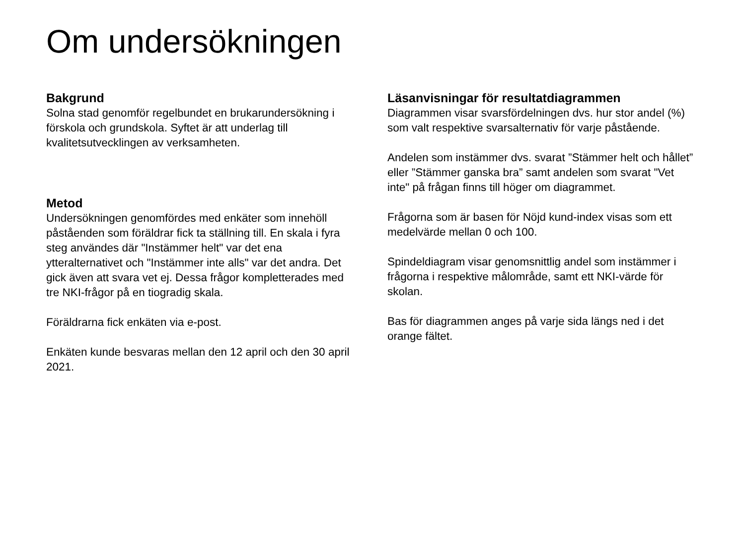Om undersökningen
Bakgrund
Solna stad genomför regelbundet en brukarundersökning i förskola och grundskola. Syftet är att underlag till kvalitetsutvecklingen av verksamheten.
Metod
Undersökningen genomfördes med enkäter som innehöll påståenden som föräldrar fick ta ställning till. En skala i fyra steg användes där "Instämmer helt" var det ena ytteralternativet och "Instämmer inte alls" var det andra. Det gick även att svara vet ej. Dessa frågor kompletterades med tre NKI-frågor på en tiogradig skala.
Föräldrarna fick enkäten via e-post.
Enkäten kunde besvaras mellan den 12 april och den 30 april 2021.
Läsanvisningar för resultatdiagrammen
Diagrammen visar svarsfördelningen dvs. hur stor andel (%) som valt respektive svarsalternativ för varje påstående.
Andelen som instämmer dvs. svarat ”Stämmer helt och hållet” eller ”Stämmer ganska bra” samt andelen som svarat "Vet inte" på frågan finns till höger om diagrammet.
Frågorna som är basen för Nöjd kund-index visas som ett medelvärde mellan 0 och 100.
Spindeldiagram visar genomsnittlig andel som instämmer i frågorna i respektive målområde, samt ett NKI-värde för skolan.
Bas för diagrammen anges på varje sida längs ned i det orange fältet.